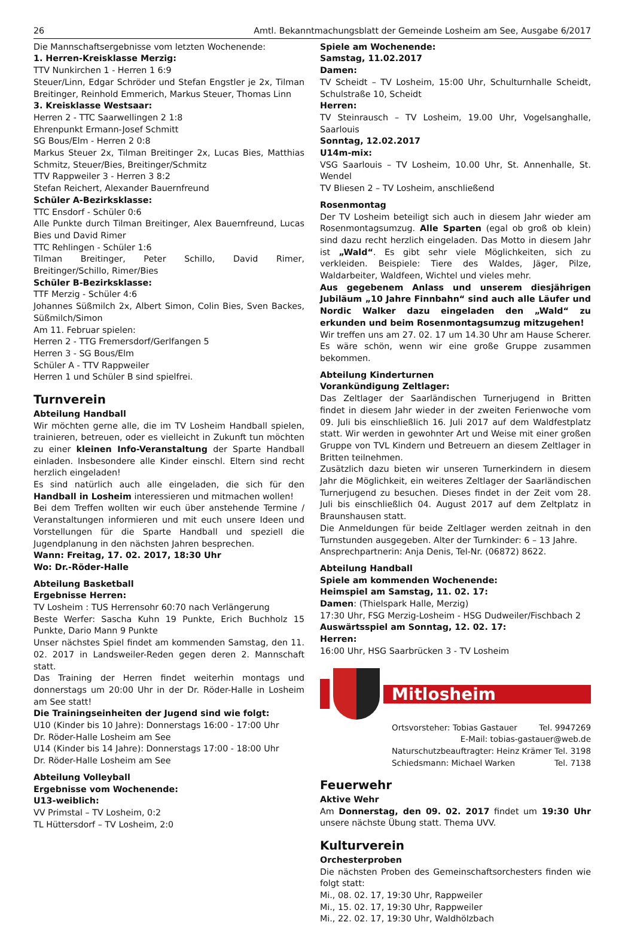26 Amtl. Bekanntmachungsblatt der Gemeinde Losheim am See, Ausgabe 6/2017
Die Mannschaftsergebnisse vom letzten Wochenende:
1. Herren-Kreisklasse Merzig:
TTV Nunkirchen 1 - Herren 1 6:9
Steuer/Linn, Edgar Schröder und Stefan Engstler je 2x, Tilman Breitinger, Reinhold Emmerich, Markus Steuer, Thomas Linn
3. Kreisklasse Westsaar:
Herren 2 - TTC Saarwellingen 2 1:8
Ehrenpunkt Ermann-Josef Schmitt
SG Bous/Elm - Herren 2 0:8
Markus Steuer 2x, Tilman Breitinger 2x, Lucas Bies, Matthias Schmitz, Steuer/Bies, Breitinger/Schmitz
TTV Rappweiler 3 - Herren 3 8:2
Stefan Reichert, Alexander Bauernfreund
Schüler A-Bezirksklasse:
TTC Ensdorf - Schüler 0:6
Alle Punkte durch Tilman Breitinger, Alex Bauernfreund, Lucas Bies und David Rimer
TTC Rehlingen - Schüler 1:6
Tilman Breitinger, Peter Schillo, David Rimer, Breitinger/Schillo, Rimer/Bies
Schüler B-Bezirksklasse:
TTF Merzig - Schüler 4:6
Johannes Süßmilch 2x, Albert Simon, Colin Bies, Sven Backes, Süßmilch/Simon
Am 11. Februar spielen:
Herren 2 - TTG Fremersdorf/Gerlfangen 5
Herren 3 - SG Bous/Elm
Schüler A - TTV Rappweiler
Herren 1 und Schüler B sind spielfrei.
Turnverein
Abteilung Handball
Wir möchten gerne alle, die im TV Losheim Handball spielen, trainieren, betreuen, oder es vielleicht in Zukunft tun möchten zu einer kleinen Info-Veranstaltung der Sparte Handball einladen. Insbesondere alle Kinder einschl. Eltern sind recht herzlich eingeladen!
Es sind natürlich auch alle eingeladen, die sich für den Handball in Losheim interessieren und mitmachen wollen!
Bei dem Treffen wollten wir euch über anstehende Termine / Veranstaltungen informieren und mit euch unsere Ideen und Vorstellungen für die Sparte Handball und speziell die Jugendplanung in den nächsten Jahren besprechen.
Wann: Freitag, 17. 02. 2017, 18:30 Uhr
Wo: Dr.-Röder-Halle
Abteilung Basketball
Ergebnisse Herren:
TV Losheim : TUS Herrensohr 60:70 nach Verlängerung
Beste Werfer: Sascha Kuhn 19 Punkte, Erich Buchholz 15 Punkte, Dario Mann 9 Punkte
Unser nächstes Spiel findet am kommenden Samstag, den 11. 02. 2017 in Landsweiler-Reden gegen deren 2. Mannschaft statt.
Das Training der Herren findet weiterhin montags und donnerstags um 20:00 Uhr in der Dr. Röder-Halle in Losheim am See statt!
Die Trainingseinheiten der Jugend sind wie folgt:
U10 (Kinder bis 10 Jahre): Donnerstags 16:00 - 17:00 Uhr
Dr. Röder-Halle Losheim am See
U14 (Kinder bis 14 Jahre): Donnerstags 17:00 - 18:00 Uhr
Dr. Röder-Halle Losheim am See
Abteilung Volleyball
Ergebnisse vom Wochenende:
U13-weiblich:
VV Primstal – TV Losheim, 0:2
TL Hüttersdorf – TV Losheim, 2:0
Spiele am Wochenende:
Samstag, 11.02.2017
Damen:
TV Scheidt – TV Losheim, 15:00 Uhr, Schulturnhalle Scheidt, Schulstraße 10, Scheidt
Herren:
TV Steinrausch – TV Losheim, 19.00 Uhr, Vogelsanghalle, Saarlouis
Sonntag, 12.02.2017
U14m-mix:
VSG Saarlouis – TV Losheim, 10.00 Uhr, St. Annenhalle, St. Wendel
TV Bliesen 2 – TV Losheim, anschließend
Rosenmontag
Der TV Losheim beteiligt sich auch in diesem Jahr wieder am Rosenmontagsumzug. Alle Sparten (egal ob groß ob klein) sind dazu recht herzlich eingeladen. Das Motto in diesem Jahr ist „Wald“. Es gibt sehr viele Möglichkeiten, sich zu verkleiden. Beispiele: Tiere des Waldes, Jäger, Pilze, Waldarbeiter, Waldfeen, Wichtel und vieles mehr.
Aus gegebenem Anlass und unserem diesjährigen Jubiläum „10 Jahre Finnbahn“ sind auch alle Läufer und Nordic Walker dazu eingeladen den „Wald“ zu erkunden und beim Rosenmontagsumzug mitzugehen!
Wir treffen uns am 27. 02. 17 um 14.30 Uhr am Hause Scherer. Es wäre schön, wenn wir eine große Gruppe zusammen bekommen.
Abteilung Kinderturnen
Vorankündigung Zeltlager:
Das Zeltlager der Saarländischen Turnerjugend in Britten findet in diesem Jahr wieder in der zweiten Ferienwoche vom 09. Juli bis einschließlich 16. Juli 2017 auf dem Waldfestplatz statt. Wir werden in gewohnter Art und Weise mit einer großen Gruppe von TVL Kindern und Betreuern an diesem Zeltlager in Britten teilnehmen.
Zusätzlich dazu bieten wir unseren Turnerkindern in diesem Jahr die Möglichkeit, ein weiteres Zeltlager der Saarländischen Turnerjugend zu besuchen. Dieses findet in der Zeit vom 28. Juli bis einschließlich 04. August 2017 auf dem Zeltplatz in Braunshausen statt.
Die Anmeldungen für beide Zeltlager werden zeitnah in den Turnstunden ausgegeben. Alter der Turnkinder: 6 – 13 Jahre.
Ansprechpartnerin: Anja Denis, Tel-Nr. (06872) 8622.
Abteilung Handball
Spiele am kommenden Wochenende:
Heimspiel am Samstag, 11. 02. 17:
Damen: (Thielspark Halle, Merzig)
17:30 Uhr, FSG Merzig-Losheim - HSG Dudweiler/Fischbach 2
Auswärtsspiel am Sonntag, 12. 02. 17:
Herren:
16:00 Uhr, HSG Saarbrücken 3 - TV Losheim
Mitlosheim
Ortsvorsteher: Tobias Gastauer Tel. 9947269
E-Mail: tobias-gastauer@web.de
Naturschutzbeauftragter: Heinz Krämer Tel. 3198
Schiedsmann: Michael Warken Tel. 7138
Feuerwehr
Aktive Wehr
Am Donnerstag, den 09. 02. 2017 findet um 19:30 Uhr unsere nächste Übung statt. Thema UVV.
Kulturverein
Orchesterproben
Die nächsten Proben des Gemeinschaftsorchesters finden wie folgt statt:
Mi., 08. 02. 17, 19:30 Uhr, Rappweiler
Mi., 15. 02. 17, 19:30 Uhr, Rappweiler
Mi., 22. 02. 17, 19:30 Uhr, Waldhölzbach